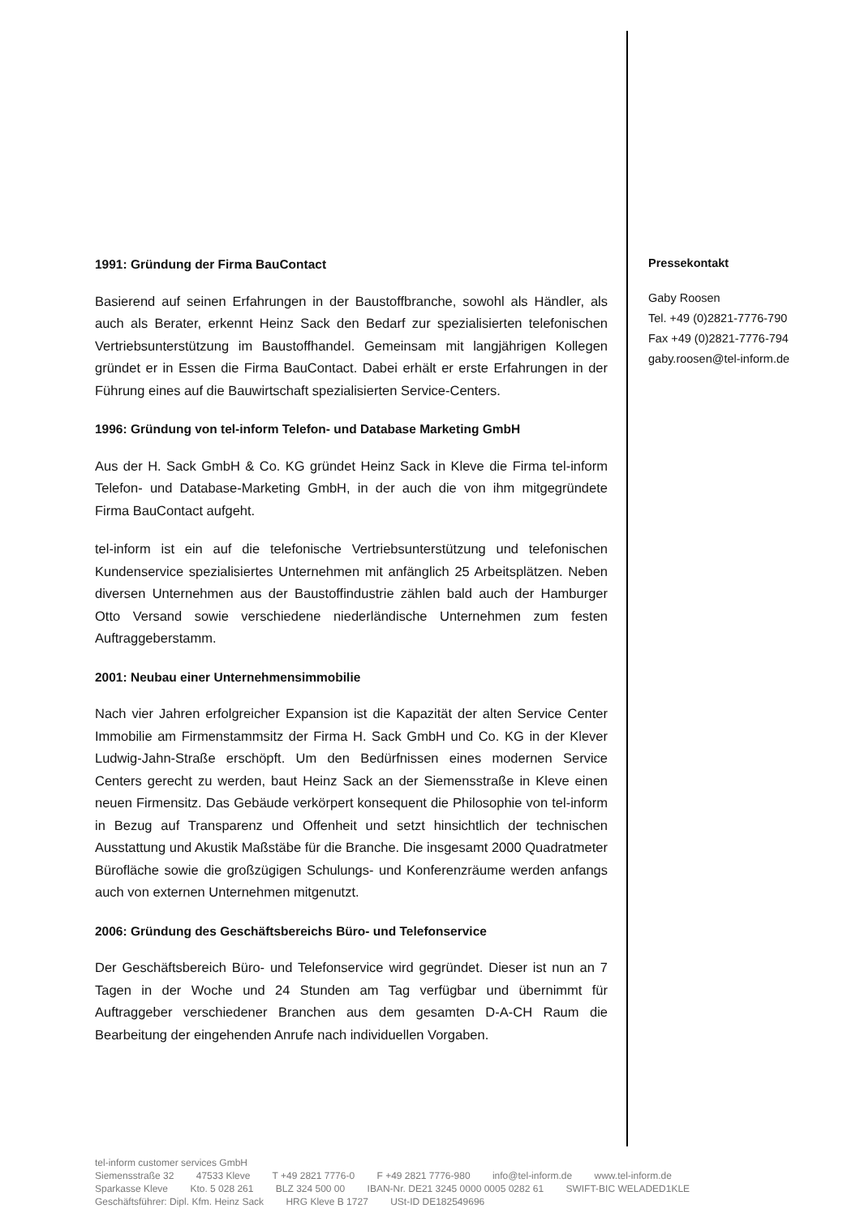1991: Gründung der Firma BauContact
Basierend auf seinen Erfahrungen in der Baustoffbranche, sowohl als Händler, als auch als Berater, erkennt Heinz Sack den Bedarf zur spezialisierten telefonischen Vertriebsunterstützung im Baustoffhandel. Gemeinsam mit langjährigen Kollegen gründet er in Essen die Firma BauContact. Dabei erhält er erste Erfahrungen in der Führung eines auf die Bauwirtschaft spezialisierten Service-Centers.
1996: Gründung von tel-inform Telefon- und Database Marketing GmbH
Aus der H. Sack GmbH & Co. KG gründet Heinz Sack in Kleve die Firma tel-inform Telefon- und Database-Marketing GmbH, in der auch die von ihm mitgegründete Firma BauContact aufgeht.
tel-inform ist ein auf die telefonische Vertriebsunterstützung und telefonischen Kundenservice spezialisiertes Unternehmen mit anfänglich 25 Arbeitsplätzen. Neben diversen Unternehmen aus der Baustoffindustrie zählen bald auch der Hamburger Otto Versand sowie verschiedene niederländische Unternehmen zum festen Auftraggeberstamm.
2001: Neubau einer Unternehmensimmobilie
Nach vier Jahren erfolgreicher Expansion ist die Kapazität der alten Service Center Immobilie am Firmenstammsitz der Firma H. Sack GmbH und Co. KG in der Klever Ludwig-Jahn-Straße erschöpft. Um den Bedürfnissen eines modernen Service Centers gerecht zu werden, baut Heinz Sack an der Siemensstraße in Kleve einen neuen Firmensitz. Das Gebäude verkörpert konsequent die Philosophie von tel-inform in Bezug auf Transparenz und Offenheit und setzt hinsichtlich der technischen Ausstattung und Akustik Maßstäbe für die Branche. Die insgesamt 2000 Quadratmeter Bürofläche sowie die großzügigen Schulungs- und Konferenzräume werden anfangs auch von externen Unternehmen mitgenutzt.
2006: Gründung des Geschäftsbereichs Büro- und Telefonservice
Der Geschäftsbereich Büro- und Telefonservice wird gegründet. Dieser ist nun an 7 Tagen in der Woche und 24 Stunden am Tag verfügbar und übernimmt für Auftraggeber verschiedener Branchen aus dem gesamten D-A-CH Raum die Bearbeitung der eingehenden Anrufe nach individuellen Vorgaben.
Pressekontakt
Gaby Roosen
Tel. +49 (0)2821-7776-790
Fax +49 (0)2821-7776-794
gaby.roosen@tel-inform.de
tel-inform customer services GmbH
Siemensstraße 32 47533 Kleve T +49 2821 7776-0 F +49 2821 7776-980 info@tel-inform.de www.tel-inform.de
Sparkasse Kleve Kto. 5 028 261 BLZ 324 500 00 IBAN-Nr. DE21 3245 0000 0005 0282 61 SWIFT-BIC WELADED1KLE
Geschäftsführer: Dipl. Kfm. Heinz Sack HRG Kleve B 1727 USt-ID DE182549696